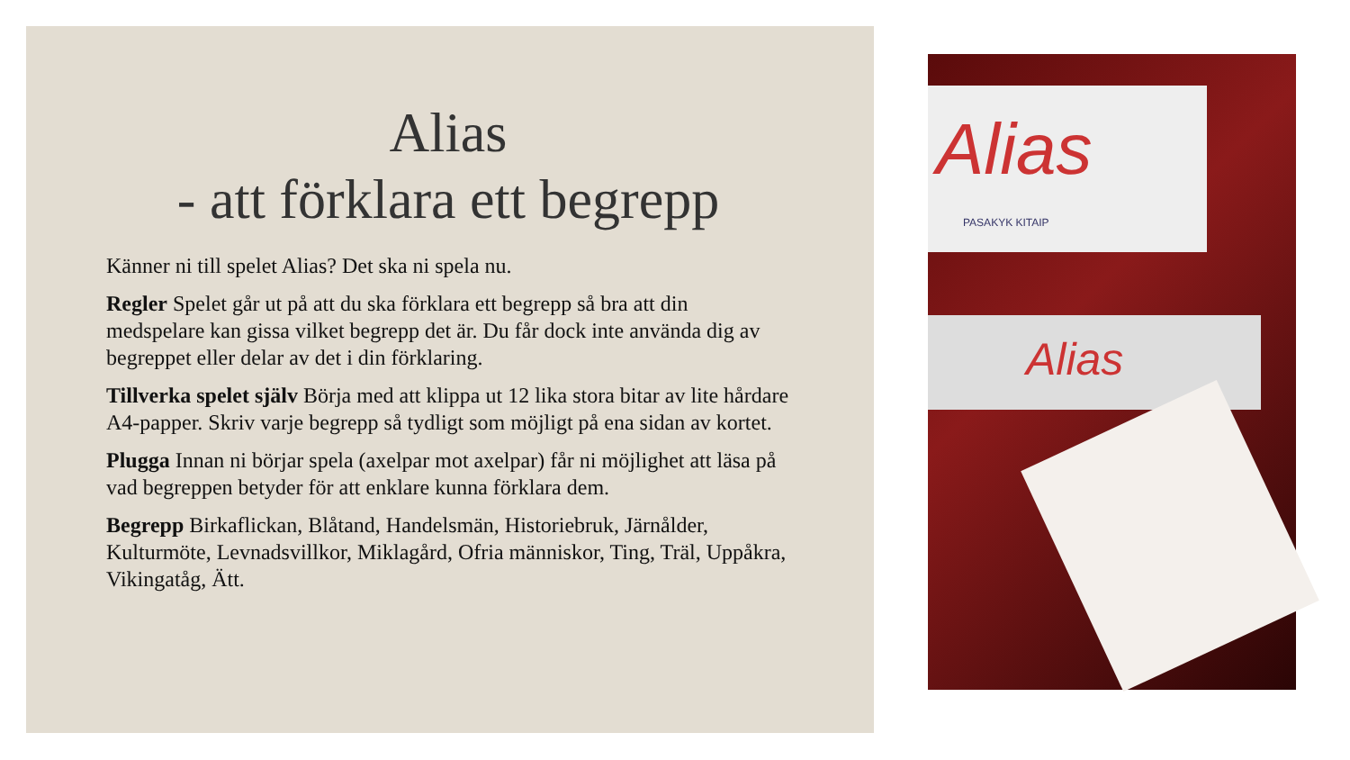Alias
- att förklara ett begrepp
Känner ni till spelet Alias? Det ska ni spela nu.
Regler Spelet går ut på att du ska förklara ett begrepp så bra att din medspelare kan gissa vilket begrepp det är. Du får dock inte använda dig av begreppet eller delar av det i din förklaring.
Tillverka spelet själv Börja med att klippa ut 12 lika stora bitar av lite hårdare A4-papper. Skriv varje begrepp så tydligt som möjligt på ena sidan av kortet.
Plugga Innan ni börjar spela (axelpar mot axelpar) får ni möjlighet att läsa på vad begreppen betyder för att enklare kunna förklara dem.
Begrepp Birkaflickan, Blåtand, Handelsmän, Historiebruk, Järnålder, Kulturmöte, Levnadsvillkor, Miklagård, Ofria människor, Ting, Träl, Uppåkra, Vikingatåg, Ätt.
Alias
PASAKYK KITAIP
Alias